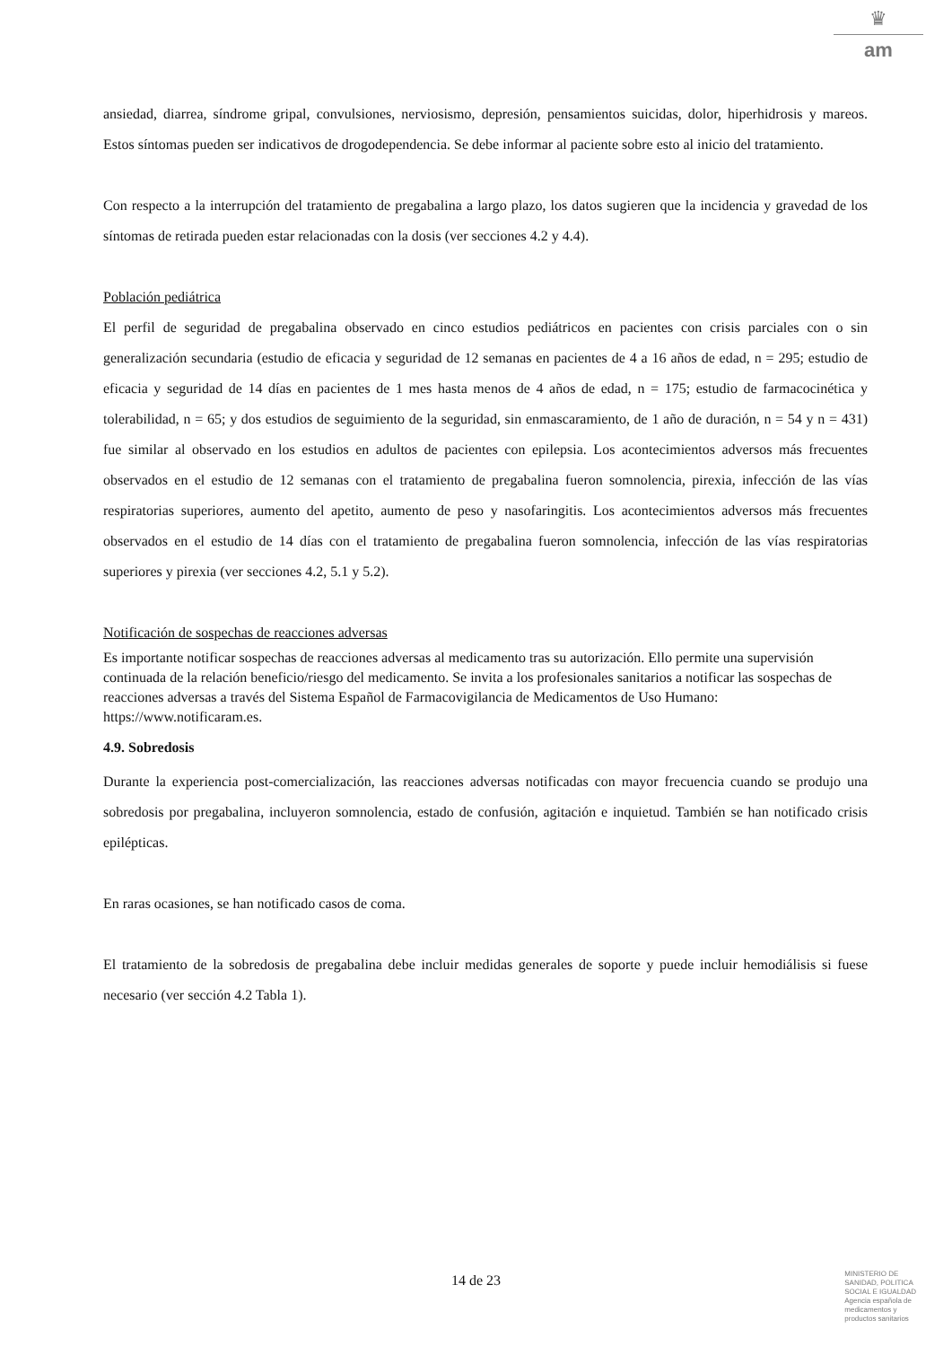♛
am
ansiedad, diarrea, síndrome gripal, convulsiones, nerviosismo, depresión, pensamientos suicidas, dolor, hiperhidrosis y mareos. Estos síntomas pueden ser indicativos de drogodependencia. Se debe informar al paciente sobre esto al inicio del tratamiento.
Con respecto a la interrupción del tratamiento de pregabalina a largo plazo, los datos sugieren que la incidencia y gravedad de los síntomas de retirada pueden estar relacionadas con la dosis (ver secciones 4.2 y 4.4).
Población pediátrica
El perfil de seguridad de pregabalina observado en cinco estudios pediátricos en pacientes con crisis parciales con o sin generalización secundaria (estudio de eficacia y seguridad de 12 semanas en pacientes de 4 a 16 años de edad, n = 295; estudio de eficacia y seguridad de 14 días en pacientes de 1 mes hasta menos de 4 años de edad, n = 175; estudio de farmacocinética y tolerabilidad, n = 65; y dos estudios de seguimiento de la seguridad, sin enmascaramiento, de 1 año de duración, n = 54 y n = 431) fue similar al observado en los estudios en adultos de pacientes con epilepsia. Los acontecimientos adversos más frecuentes observados en el estudio de 12 semanas con el tratamiento de pregabalina fueron somnolencia, pirexia, infección de las vías respiratorias superiores, aumento del apetito, aumento de peso y nasofaringitis. Los acontecimientos adversos más frecuentes observados en el estudio de 14 días con el tratamiento de pregabalina fueron somnolencia, infección de las vías respiratorias superiores y pirexia (ver secciones 4.2, 5.1 y 5.2).
Notificación de sospechas de reacciones adversas
Es importante notificar sospechas de reacciones adversas al medicamento tras su autorización. Ello permite una supervisión continuada de la relación beneficio/riesgo del medicamento. Se invita a los profesionales sanitarios a notificar las sospechas de reacciones adversas a través del Sistema Español de Farmacovigilancia de Medicamentos de Uso Humano: https://www.notificaram.es.
4.9. Sobredosis
Durante la experiencia post-comercialización, las reacciones adversas notificadas con mayor frecuencia cuando se produjo una sobredosis por pregabalina, incluyeron somnolencia, estado de confusión, agitación e inquietud. También se han notificado crisis epilépticas.
En raras ocasiones, se han notificado casos de coma.
El tratamiento de la sobredosis de pregabalina debe incluir medidas generales de soporte y puede incluir hemodiálisis si fuese necesario (ver sección 4.2 Tabla 1).
14 de 23
MINISTERIO DE
SANIDAD, POLITICA
SOCIAL E IGUALDAD
Agencia española de
medicamentos y
productos sanitarios